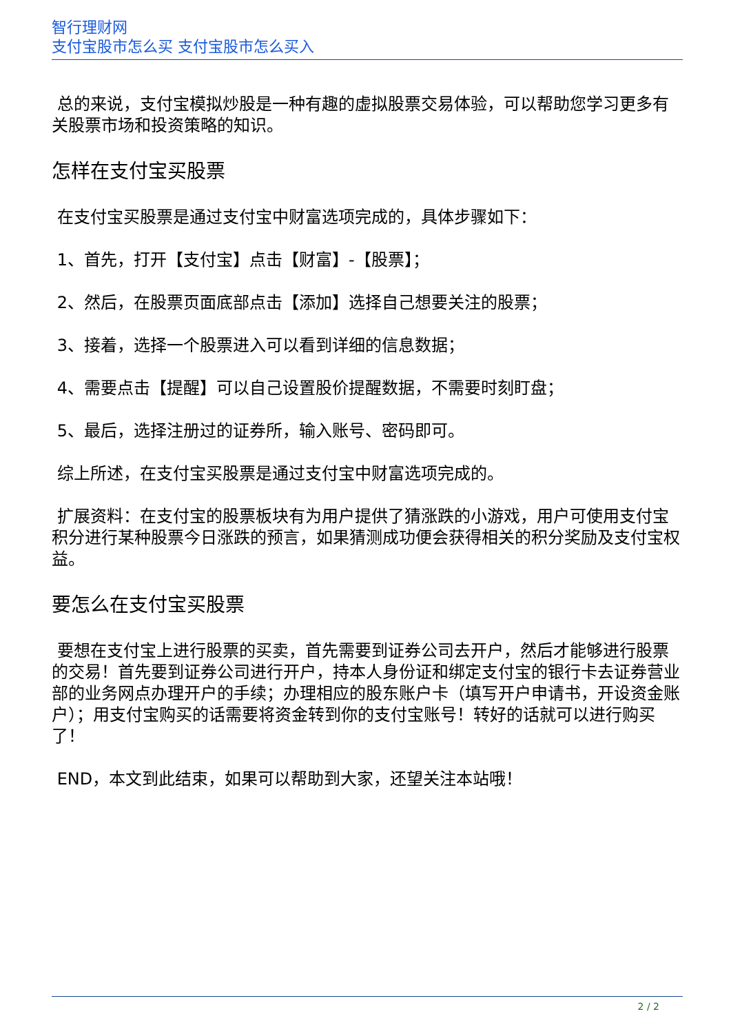智行理财网
支付宝股市怎么买 支付宝股市怎么买入
总的来说，支付宝模拟炒股是一种有趣的虚拟股票交易体验，可以帮助您学习更多有关股票市场和投资策略的知识。
怎样在支付宝买股票
在支付宝买股票是通过支付宝中财富选项完成的，具体步骤如下：
1、首先，打开【支付宝】点击【财富】-【股票】；
2、然后，在股票页面底部点击【添加】选择自己想要关注的股票；
3、接着，选择一个股票进入可以看到详细的信息数据；
4、需要点击【提醒】可以自己设置股价提醒数据，不需要时刻盯盘；
5、最后，选择注册过的证券所，输入账号、密码即可。
综上所述，在支付宝买股票是通过支付宝中财富选项完成的。
扩展资料：在支付宝的股票板块有为用户提供了猜涨跌的小游戏，用户可使用支付宝积分进行某种股票今日涨跌的预言，如果猜测成功便会获得相关的积分奖励及支付宝权益。
要怎么在支付宝买股票
要想在支付宝上进行股票的买卖，首先需要到证券公司去开户，然后才能够进行股票的交易！首先要到证券公司进行开户，持本人身份证和绑定支付宝的银行卡去证券营业部的业务网点办理开户的手续；办理相应的股东账户卡（填写开户申请书，开设资金账户）；用支付宝购买的话需要将资金转到你的支付宝账号！转好的话就可以进行购买了！
END，本文到此结束，如果可以帮助到大家，还望关注本站哦！
2 / 2